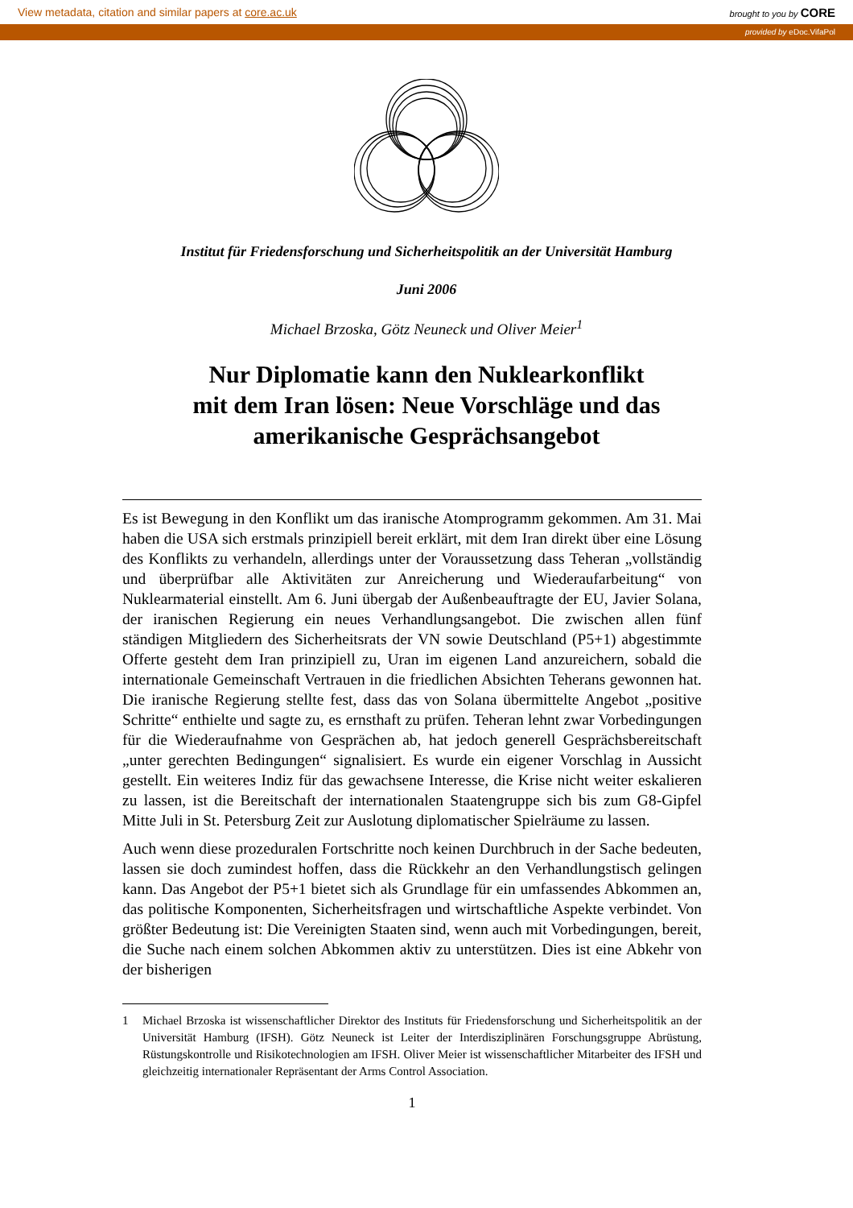View metadata, citation and similar papers at core.ac.uk
brought to you by CORE
provided by eDoc.VifaPol
Institut für Friedensforschung und Sicherheitspolitik an der Universität Hamburg
Juni 2006
Michael Brzoska, Götz Neuneck und Oliver Meier<sup>1</sup>
Nur Diplomatie kann den Nuklearkonflikt
mit dem Iran lösen: Neue Vorschläge und das
amerikanische Gesprächsangebot
Es ist Bewegung in den Konflikt um das iranische Atomprogramm gekommen. Am 31. Mai haben die USA sich erstmals prinzipiell bereit erklärt, mit dem Iran direkt über eine Lösung des Konflikts zu verhandeln, allerdings unter der Voraussetzung dass Teheran „vollständig und überprüfbar alle Aktivitäten zur Anreicherung und Wiederaufarbeitung“ von Nuklearmaterial einstellt. Am 6. Juni übergab der Außenbeauftragte der EU, Javier Solana, der iranischen Regierung ein neues Verhandlungsangebot. Die zwischen allen fünf ständigen Mitgliedern des Sicherheitsrats der VN sowie Deutschland (P5+1) abgestimmte Offerte gesteht dem Iran prinzipiell zu, Uran im eigenen Land anzureichern, sobald die internationale Gemeinschaft Vertrauen in die friedlichen Absichten Teherans gewonnen hat. Die iranische Regierung stellte fest, dass das von Solana übermittelte Angebot „positive Schritte“ enthielte und sagte zu, es ernsthaft zu prüfen. Teheran lehnt zwar Vorbedingungen für die Wiederaufnahme von Gesprächen ab, hat jedoch generell Gesprächsbereitschaft „unter gerechten Bedingungen“ signalisiert. Es wurde ein eigener Vorschlag in Aussicht gestellt. Ein weiteres Indiz für das gewachsene Interesse, die Krise nicht weiter eskalieren zu lassen, ist die Bereitschaft der internationalen Staatengruppe sich bis zum G8-Gipfel Mitte Juli in St. Petersburg Zeit zur Auslotung diplomatischer Spielräume zu lassen.
Auch wenn diese prozeduralen Fortschritte noch keinen Durchbruch in der Sache bedeuten, lassen sie doch zumindest hoffen, dass die Rückkehr an den Verhandlungstisch gelingen kann. Das Angebot der P5+1 bietet sich als Grundlage für ein umfassendes Abkommen an, das politische Komponenten, Sicherheitsfragen und wirtschaftliche Aspekte verbindet. Von größter Bedeutung ist: Die Vereinigten Staaten sind, wenn auch mit Vorbedingungen, bereit, die Suche nach einem solchen Abkommen aktiv zu unterstützen. Dies ist eine Abkehr von der bisherigen
1 Michael Brzoska ist wissenschaftlicher Direktor des Instituts für Friedensforschung und Sicherheitspolitik an der Universität Hamburg (IFSH). Götz Neuneck ist Leiter der Interdisziplinären Forschungsgruppe Abrüstung, Rüstungskontrolle und Risikotechnologien am IFSH. Oliver Meier ist wissenschaftlicher Mitarbeiter des IFSH und gleichzeitig internationaler Repräsentant der Arms Control Association.
1